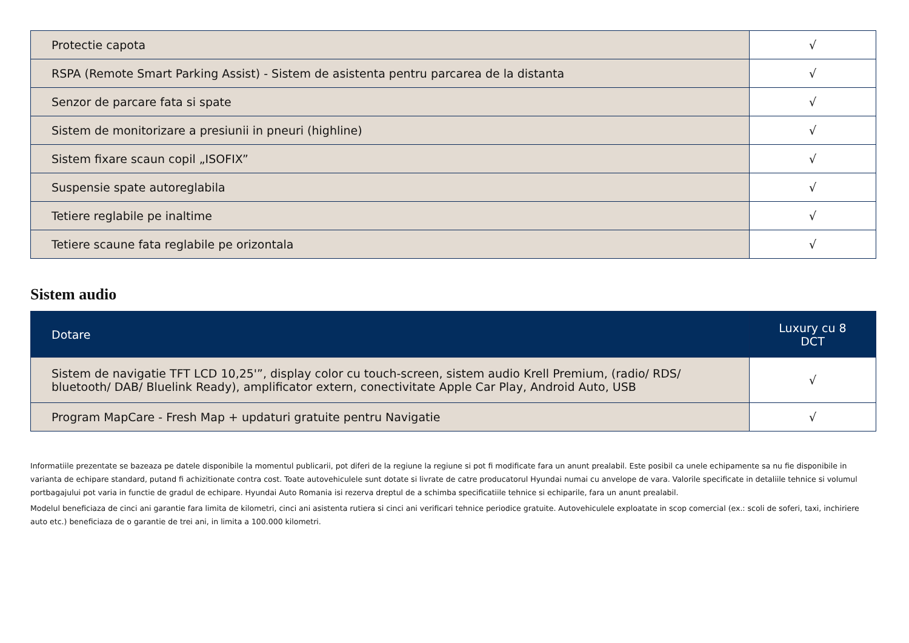| Protectie capota | √ |
| RSPA (Remote Smart Parking Assist) - Sistem de asistenta pentru parcarea de la distanta | √ |
| Senzor de parcare fata si spate | √ |
| Sistem de monitorizare a presiunii in pneuri (highline) | √ |
| Sistem fixare scaun copil „ISOFIX” | √ |
| Suspensie spate autoreglabila | √ |
| Tetiere reglabile pe inaltime | √ |
| Tetiere scaune fata reglabile pe orizontala | √ |
Sistem audio
| Dotare | Luxury cu 8 DCT |
| --- | --- |
| Sistem de navigatie TFT LCD 10,25'”, display color cu touch-screen, sistem audio Krell Premium, (radio/ RDS/ bluetooth/ DAB/ Bluelink Ready), amplificator extern, conectivitate Apple Car Play, Android Auto, USB | √ |
| Program MapCare - Fresh Map + updaturi gratuite pentru Navigatie | √ |
Informatiile prezentate se bazeaza pe datele disponibile la momentul publicarii, pot diferi de la regiune la regiune si pot fi modificate fara un anunt prealabil. Este posibil ca unele echipamente sa nu fie disponibile in varianta de echipare standard, putand fi achizitionate contra cost. Toate autovehiculele sunt dotate si livrate de catre producatorul Hyundai numai cu anvelope de vara. Valorile specificate in detaliile tehnice si volumul portbagajului pot varia in functie de gradul de echipare. Hyundai Auto Romania isi rezerva dreptul de a schimba specificatiile tehnice si echiparile, fara un anunt prealabil.
Modelul beneficiaza de cinci ani garantie fara limita de kilometri, cinci ani asistenta rutiera si cinci ani verificari tehnice periodice gratuite. Autovehiculele exploatate in scop comercial (ex.: scoli de soferi, taxi, inchiriere auto etc.) beneficiaza de o garantie de trei ani, in limita a 100.000 kilometri.